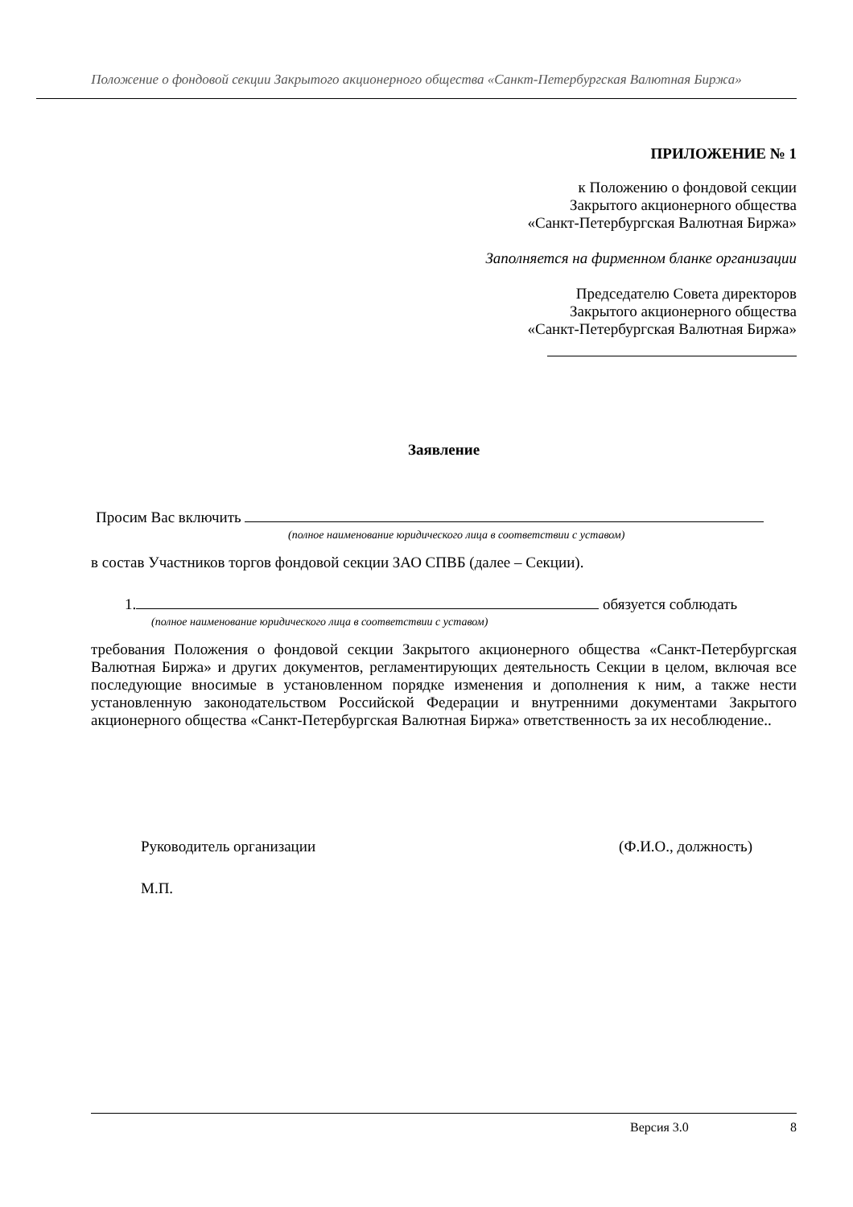Положение о фондовой секции Закрытого акционерного общества «Санкт-Петербургская Валютная Биржа»
ПРИЛОЖЕНИЕ № 1
к Положению о фондовой секции
Закрытого акционерного общества
«Санкт-Петербургская Валютная Биржа»
Заполняется на фирменном бланке организации
Председателю Совета директоров
Закрытого акционерного общества
«Санкт-Петербургская Валютная Биржа»
Заявление
Просим Вас включить
(полное наименование юридического лица в соответствии с уставом)
в состав Участников торгов фондовой секции ЗАО СПВБ (далее – Секции).
1. обязуется соблюдать
(полное наименование юридического лица в соответствии с уставом)
требования Положения о фондовой секции Закрытого акционерного общества «Санкт-Петербургская Валютная Биржа» и других документов, регламентирующих деятельность Секции в целом, включая все последующие вносимые в установленном порядке изменения и дополнения к ним, а также нести установленную законодательством Российской Федерации и внутренними документами Закрытого акционерного общества «Санкт-Петербургская Валютная Биржа» ответственность за их несоблюдение..
Руководитель организации (Ф.И.О., должность)
М.П.
Версия 3.0 8